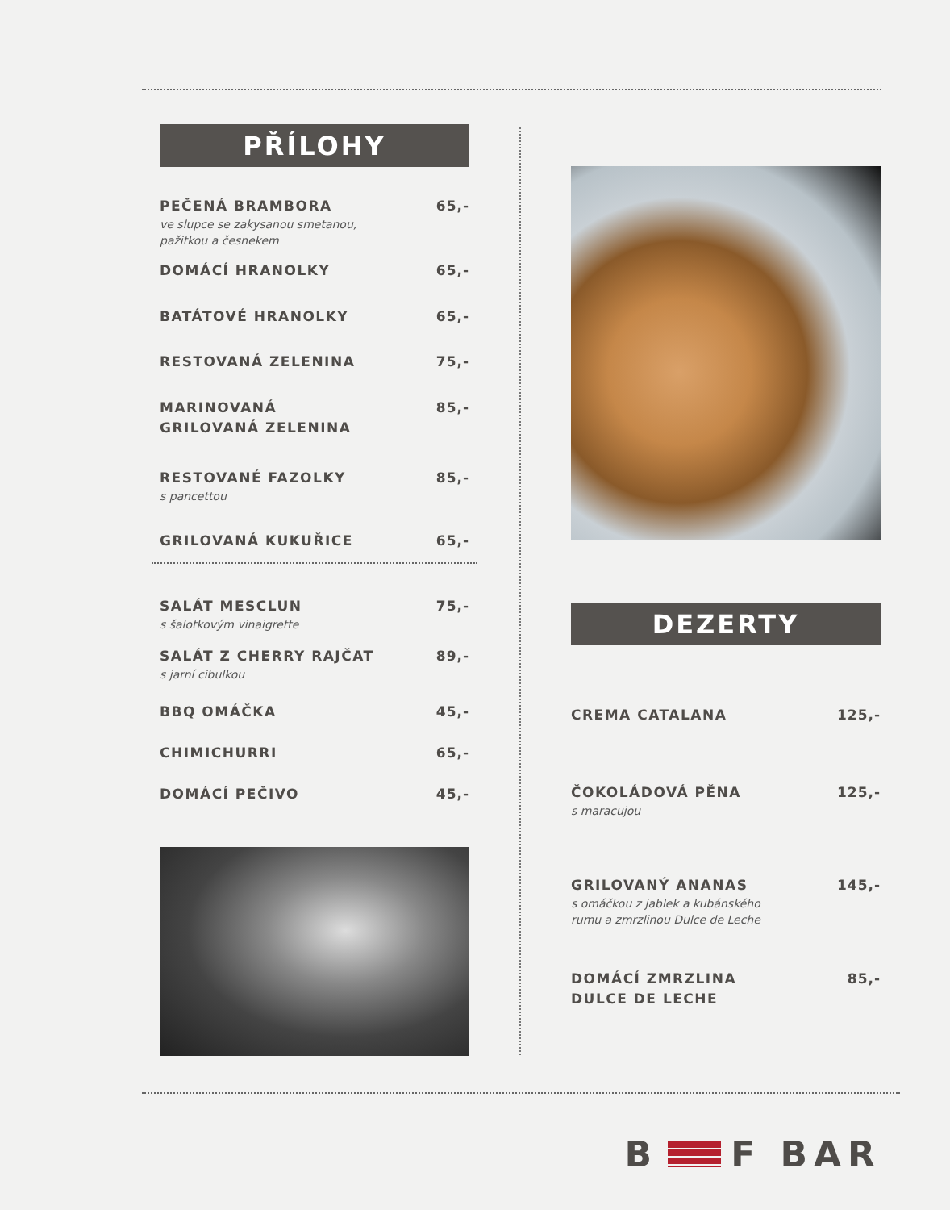PŘÍLOHY
PEČENÁ BRAMBORA
ve slupce se zakysanou smetanou,
pažitkou a česnekem
65,-
DOMÁCÍ HRANOLKY 65,-
BATÁTOVÉ HRANOLKY 65,-
RESTOVANÁ ZELENINA 75,-
MARINOVANÁ
GRILOVANÁ ZELENINA
85,-
RESTOVANÉ FAZOLKY
s pancettou
85,-
GRILOVANÁ KUKUŘICE 65,-
SALÁT MESCLUN
s šalotkovým vinaigrette
75,-
SALÁT Z CHERRY RAJČAT
s jarní cibulkou
89,-
BBQ OMÁČKA 45,-
CHIMICHURRI 65,-
DOMÁCÍ PEČIVO 45,-
DEZERTY
CREMA CATALANA 125,-
ČOKOLÁDOVÁ PĚNA
s maracujou
125,-
GRILOVANÝ ANANAS
s omáčkou z jablek a kubánského
rumu a zmrzlinou Dulce de Leche
145,-
DOMÁCÍ ZMRZLINA
DULCE DE LECHE
85,-
B F BAR